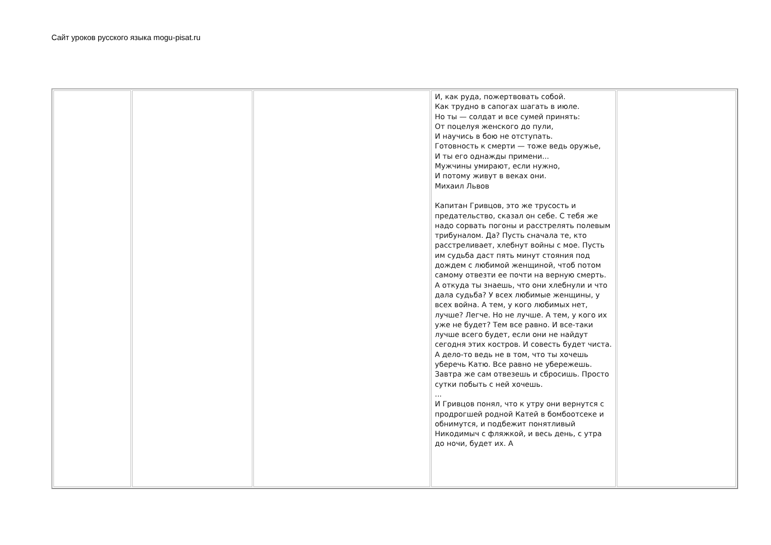Сайт уроков русского языка mogu-pisat.ru
| | | | И, как руда, пожертвовать собой. Как трудно в сапогах шагать в июле. Но ты — солдат и все сумей принять: От поцелуя женского до пули, И научись в бою не отступать. Готовность к смерти — тоже ведь оружье, И ты его однажды примени... Мужчины умирают, если нужно, И потому живут в веках они. Михаил Львов Капитан Гривцов, это же трусость и предательство, сказал он себе. С тебя же надо сорвать погоны и расстрелять полевым трибуналом. Да? Пусть сначала те, кто расстреливает, хлебнут войны с мое. Пусть им судьба даст пять минут стояния под дождем с любимой женщиной, чтоб потом самому отвезти ее почти на верную смерть. А откуда ты знаешь, что они хлебнули и что дала судьба? У всех любимые женщины, у всех война. А тем, у кого любимых нет, лучше? Легче. Но не лучше. А тем, у кого их уже не будет? Тем все равно. И все-таки лучше всего будет, если они не найдут сегодня этих костров. И совесть будет чиста. А дело-то ведь не в том, что ты хочешь уберечь Катю. Все равно не убережешь. Завтра же сам отвезешь и сбросишь. Просто сутки побыть с ней хочешь. ... И Гривцов понял, что к утру они вернутся с продрогшей родной Катей в бомбоотсеке и обнимутся, и подбежит понятливый Никодимыч с фляжкой, и весь день, с утра до ночи, будет их. А | |